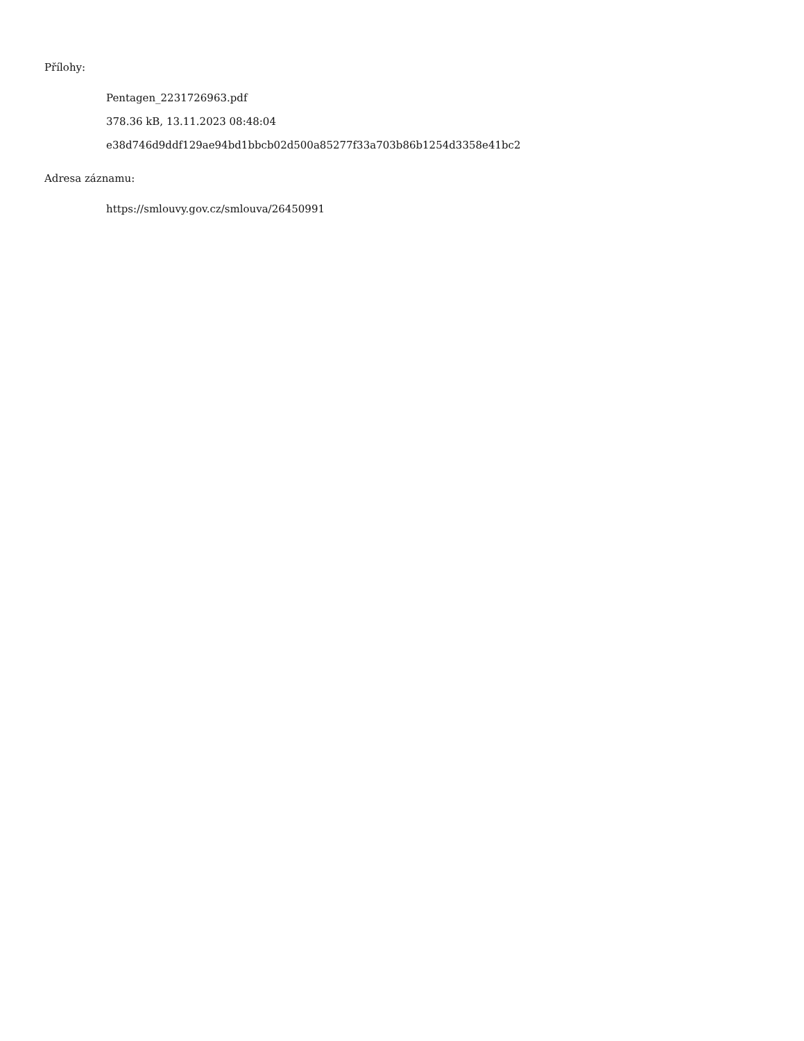Přílohy:
Pentagen_2231726963.pdf
378.36 kB, 13.11.2023 08:48:04
e38d746d9ddf129ae94bd1bbcb02d500a85277f33a703b86b1254d3358e41bc2
Adresa záznamu:
https://smlouvy.gov.cz/smlouva/26450991